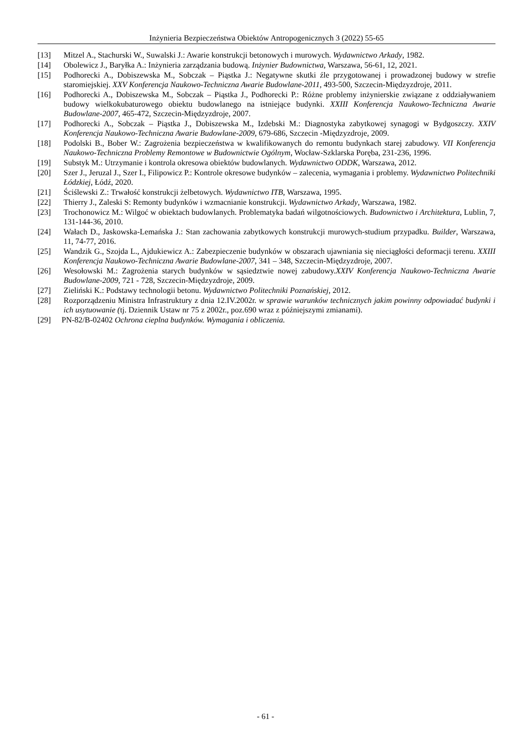Inżynieria Bezpieczeństwa Obiektów Antropogenicznych 3 (2022) 55-65
[13] Mitzel A., Stachurski W., Suwalski J.: Awarie konstrukcji betonowych i murowych. Wydawnictwo Arkady, 1982.
[14] Obolewicz J., Baryłka A.: Inżynieria zarządzania budową. Inżynier Budownictwa, Warszawa, 56-61, 12, 2021.
[15] Podhorecki A., Dobiszewska M., Sobczak – Piąstka J.: Negatywne skutki źle przygotowanej i prowadzonej budowy w strefie staromiejskiej. XXV Konferencja Naukowo-Techniczna Awarie Budowlane-2011, 493-500, Szczecin-Międzyzdroje, 2011.
[16] Podhorecki A., Dobiszewska M., Sobczak – Piąstka J., Podhorecki P.: Różne problemy inżynierskie związane z oddziaływaniem budowy wielkokubaturowego obiektu budowlanego na istniejące budynki. XXIII Konferencja Naukowo-Techniczna Awarie Budowlane-2007, 465-472, Szczecin-Międzyzdroje, 2007.
[17] Podhorecki A., Sobczak – Piąstka J., Dobiszewska M., Izdebski M.: Diagnostyka zabytkowej synagogi w Bydgoszczy. XXIV Konferencja Naukowo-Techniczna Awarie Budowlane-2009, 679-686, Szczecin -Międzyzdroje, 2009.
[18] Podolski B., Bober W.: Zagrożenia bezpieczeństwa w kwalifikowanych do remontu budynkach starej zabudowy. VII Konferencja Naukowo-Techniczna Problemy Remontowe w Budownictwie Ogólnym, Wocław-Szklarska Poręba, 231-236, 1996.
[19] Substyk M.: Utrzymanie i kontrola okresowa obiektów budowlanych. Wydawnictwo ODDK, Warszawa, 2012.
[20] Szer J., Jeruzal J., Szer I., Filipowicz P.: Kontrole okresowe budynków – zalecenia, wymagania i problemy. Wydawnictwo Politechniki Łódzkiej, Łódź, 2020.
[21] Ściślewski Z.: Trwałość konstrukcji żelbetowych. Wydawnictwo ITB, Warszawa, 1995.
[22] Thierry J., Zaleski S: Remonty budynków i wzmacnianie konstrukcji. Wydawnictwo Arkady, Warszawa, 1982.
[23] Trochonowicz M.: Wilgoć w obiektach budowlanych. Problematyka badań wilgotnościowych. Budownictwo i Architektura, Lublin, 7, 131-144-36, 2010.
[24] Wałach D., Jaskowska-Lemańska J.: Stan zachowania zabytkowych konstrukcji murowych-studium przypadku. Builder, Warszawa, 11, 74-77, 2016.
[25] Wandzik G., Szojda L., Ajdukiewicz A.: Zabezpieczenie budynków w obszarach ujawniania się nieciągłości deformacji terenu. XXIII Konferencja Naukowo-Techniczna Awarie Budowlane-2007, 341 – 348, Szczecin-Międzyzdroje, 2007.
[26] Wesołowski M.: Zagrożenia starych budynków w sąsiedztwie nowej zabudowy.XXIV Konferencja Naukowo-Techniczna Awarie Budowlane-2009, 721 - 728, Szczecin-Międzyzdroje, 2009.
[27] Zieliński K.: Podstawy technologii betonu. Wydawnictwo Politechniki Poznańskiej, 2012.
[28] Rozporządzeniu Ministra Infrastruktury z dnia 12.IV.2002r. w sprawie warunków technicznych jakim powinny odpowiadać budynki i ich usytuowanie (tj. Dziennik Ustaw nr 75 z 2002r., poz.690 wraz z późniejszymi zmianami).
[29] PN-82/B-02402 Ochrona cieplna budynków. Wymagania i obliczenia.
- 61 -